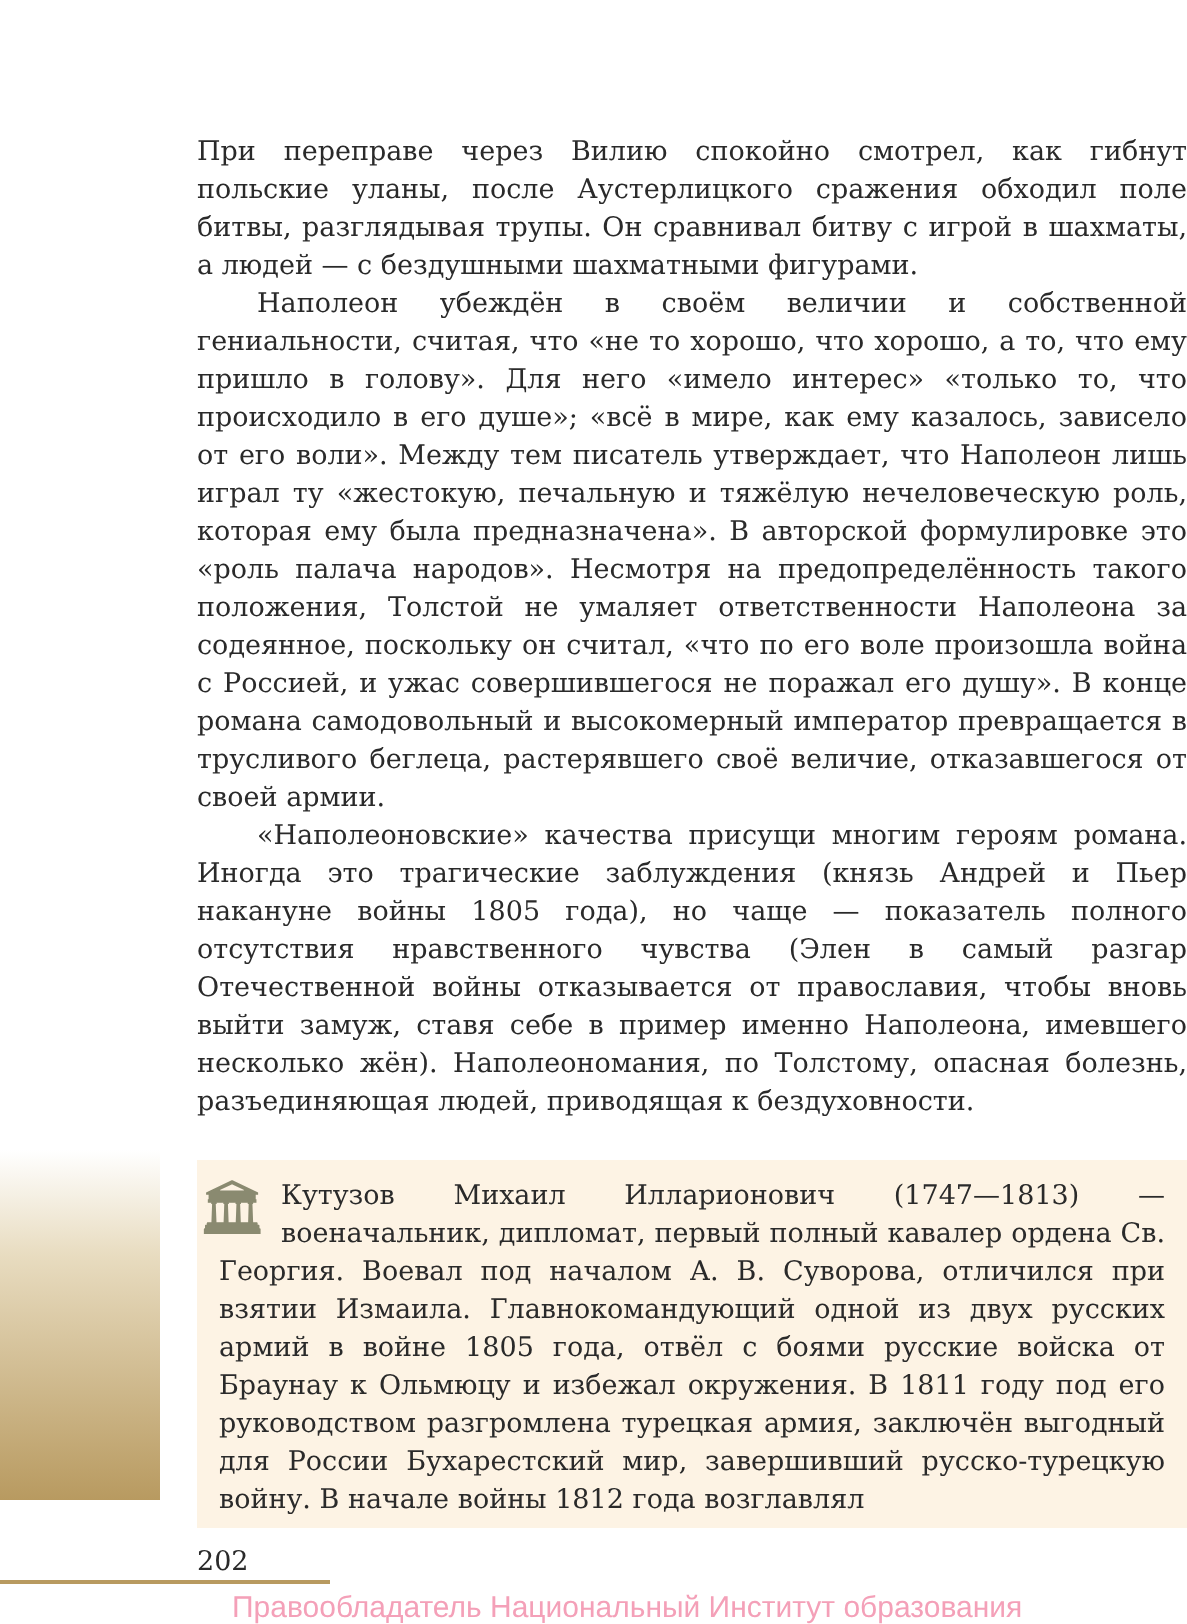При переправе через Вилию спокойно смотрел, как гибнут польские уланы, после Аустерлицкого сражения обходил поле битвы, разглядывая трупы. Он сравнивал битву с игрой в шахматы, а людей — с бездушными шахматными фигурами.
Наполеон убеждён в своём величии и собственной гениальности, считая, что «не то хорошо, что хорошо, а то, что ему пришло в голову». Для него «имело интерес» «только то, что происходило в его душе»; «всё в мире, как ему казалось, зависело от его воли». Между тем писатель утверждает, что Наполеон лишь играл ту «жестокую, печальную и тяжёлую нечеловеческую роль, которая ему была предназначена». В авторской формулировке это «роль палача народов». Несмотря на предопределённость такого положения, Толстой не умаляет ответственности Наполеона за содеянное, поскольку он считал, «что по его воле произошла война с Россией, и ужас совершившегося не поражал его душу». В конце романа самодовольный и высокомерный император превращается в трусливого беглеца, растерявшего своё величие, отказавшегося от своей армии.
«Наполеоновские» качества присущи многим героям романа. Иногда это трагические заблуждения (князь Андрей и Пьер накануне войны 1805 года), но чаще — показатель полного отсутствия нравственного чувства (Элен в самый разгар Отечественной войны отказывается от православия, чтобы вновь выйти замуж, ставя себе в пример именно Наполеона, имевшего несколько жён). Наполеономания, по Толстому, опасная болезнь, разъединяющая людей, приводящая к бездуховности.
🏛
Кутузов Михаил Илларионович (1747—1813) — военачальник, дипломат, первый полный кавалер ордена Св. Георгия. Воевал под началом А. В. Суворова, отличился при взятии Измаила. Главнокомандующий одной из двух русских армий в войне 1805 года, отвёл с боями русские войска от Браунау к Ольмюцу и избежал окружения. В 1811 году под его руководством разгромлена турецкая армия, заключён выгодный для России Бухарестский мир, завершивший русско-турецкую войну. В начале войны 1812 года возглавлял
202
Правообладатель Национальный Институт образования